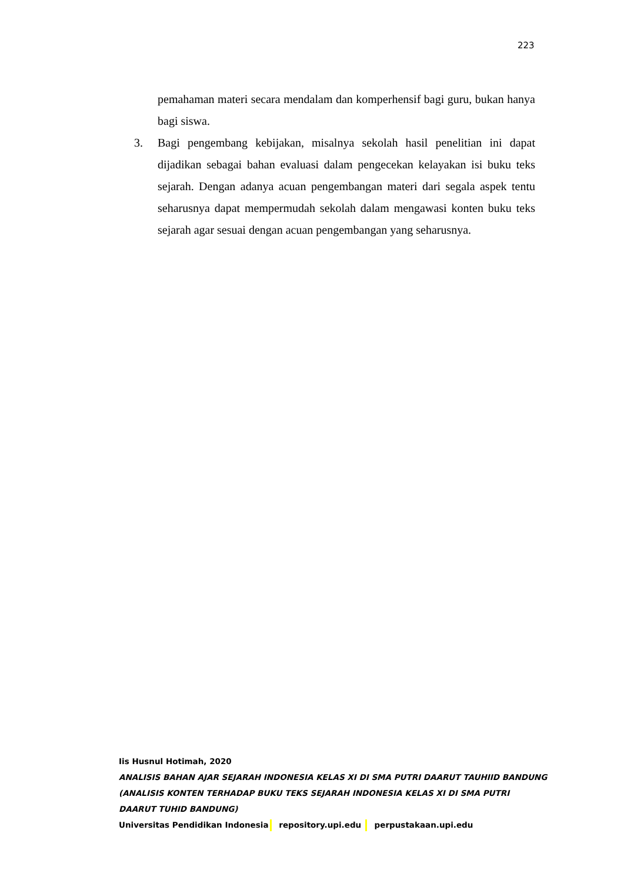223
pemahaman materi secara mendalam dan komperhensif bagi guru, bukan hanya bagi siswa.
3. Bagi pengembang kebijakan, misalnya sekolah hasil penelitian ini dapat dijadikan sebagai bahan evaluasi dalam pengecekan kelayakan isi buku teks sejarah. Dengan adanya acuan pengembangan materi dari segala aspek tentu seharusnya dapat mempermudah sekolah dalam mengawasi konten buku teks sejarah agar sesuai dengan acuan pengembangan yang seharusnya.
Iis Husnul Hotimah, 2020
ANALISIS BAHAN AJAR SEJARAH INDONESIA KELAS XI DI SMA PUTRI DAARUT TAUHIID BANDUNG
(ANALISIS KONTEN TERHADAP BUKU TEKS SEJARAH INDONESIA KELAS XI DI SMA PUTRI
DAARUT TUHID BANDUNG)
Universitas Pendidikan Indonesia repository.upi.edu perpustakaan.upi.edu